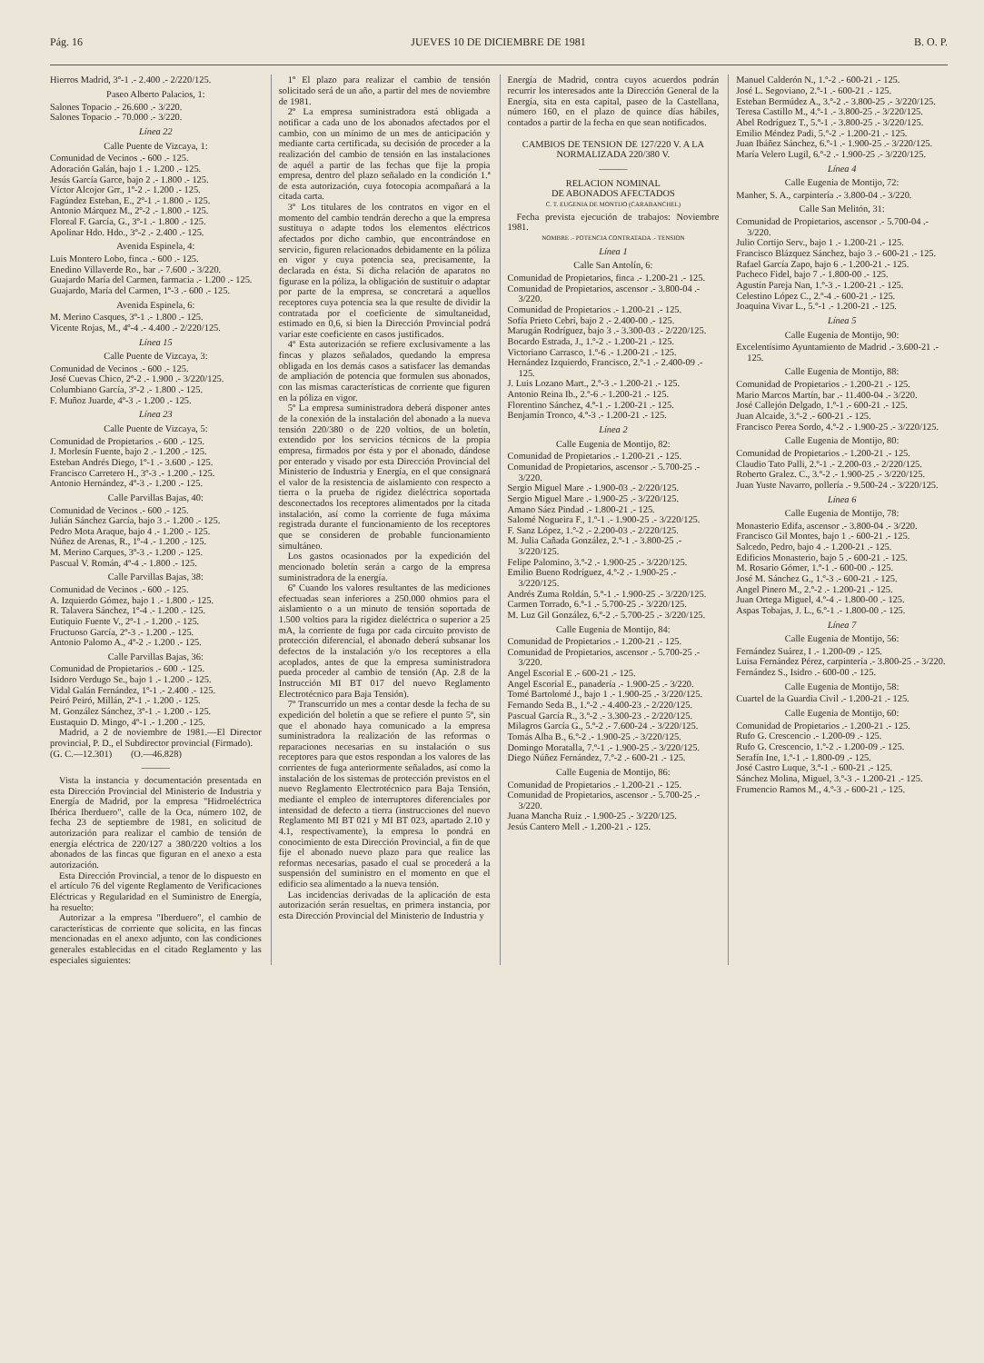Pág. 16 JUEVES 10 DE DICIEMBRE DE 1981 B. O. P.
Hierros Madrid, 3º-1 .- 2.400 .- 2/220/125.
Paseo Alberto Palacios, 1:
Salones Topacio .- 26.600 .- 3/220.
Salones Topacio .- 70.000 .- 3/220.
Línea 22
Calle Puente de Vizcaya, 1:
Comunidad de Vecinos .- 600 .- 125.
Adoración Galán, bajo 1 .- 1.200 .- 125.
Jesús García Garce, bajo 2 .- 1.800 .- 125.
Víctor Alcojor Grr., 1º-2 .- 1.200 .- 125.
Fagúndez Esteban, E., 2º-1 .- 1.800 .- 125.
Antonio Márquez M., 2º-2 .- 1.800 .- 125.
Floreal F. García, G., 3º-1 .- 1.800 .- 125.
Apolinar Hdo. Hdo., 3º-2 .- 2.400 .- 125.
Avenida Espinela, 4:
Luis Montero Lobo, finca .- 600 .- 125.
Enedino Villaverde Ro., bar .- 7.600 .- 3/220.
Guajardo María del Carmen, farmacia .- 1.200 .- 125.
Guajardo, María del Carmen, 1º-3 .- 600 .- 125.
Avenida Espinela, 6:
M. Merino Casques, 3º-1 .- 1.800 .- 125.
Vicente Rojas, M., 4º-4 .- 4.400 .- 2/220/125.
Línea 15
Calle Puente de Vizcaya, 3:
Comunidad de Vecinos .- 600 .- 125.
José Cuevas Chico, 2º-2 .- 1.900 .- 3/220/125.
Columbiano García, 3º-2 .- 1.800 .- 125.
F. Muñoz Juarde, 4º-3 .- 1.200 .- 125.
Línea 23
Calle Puente de Vizcaya, 5:
Comunidad de Propietarios .- 600 .- 125.
J. Morlesín Fuente, bajo 2 .- 1.200 .- 125.
Esteban Andrés Diego, 1º-1 .- 3.600 .- 125.
Francisco Carretero H., 3º-3 .- 1.200 .- 125.
Antonio Hernández, 4º-3 .- 1.200 .- 125.
Calle Parvillas Bajas, 40:
Comunidad de Vecinos .- 600 .- 125.
Julián Sánchez García, bajo 3 .- 1.200 .- 125.
Pedro Mota Araque, bajo 4 .- 1.200 .- 125.
Núñez de Arenas, R., 1º-4 .- 1.200 .- 125.
M. Merino Carques, 3º-3 .- 1.200 .- 125.
Pascual V. Román, 4º-4 .- 1.800 .- 125.
Calle Parvillas Bajas, 38:
Comunidad de Vecinos .- 600 .- 125.
A. Izquierdo Gómez, bajo 1 .- 1.800 .- 125.
R. Talavera Sánchez, 1º-4 .- 1.200 .- 125.
Eutiquio Fuente V., 2º-1 .- 1.200 .- 125.
Fructuoso García, 2º-3 .- 1.200 .- 125.
Antonio Palomo A., 4º-2 .- 1.200 .- 125.
Calle Parvillas Bajas, 36:
Comunidad de Propietarios .- 600 .- 125.
Isidoro Verdugo Se., bajo 1 .- 1.200 .- 125.
Vidal Galán Fernández, 1º-1 .- 2.400 .- 125.
Peiró Peiró, Millán, 2º-1 .- 1.200 .- 125.
M. González Sánchez, 3º-1 .- 1.200 .- 125.
Eustaquio D. Mingo, 4º-1 .- 1.200 .- 125.
Madrid, a 2 de noviembre de 1981.—El Director provincial, P. D., el Subdirector provincial (Firmado).
(G. C.—12.301) (O.—46.828)
———
Vista la instancia y documentación presentada en esta Dirección Provincial del Ministerio de Industria y Energía de Madrid, por la empresa "Hidroeléctrica Ibérica Iberduero", calle de la Oca, número 102, de fecha 23 de septiembre de 1981, en solicitud de autorización para realizar el cambio de tensión de energía eléctrica de 220/127 a 380/220 voltios a los abonados de las fincas que figuran en el anexo a esta autorización.
Esta Dirección Provincial, a tenor de lo dispuesto en el artículo 76 del vigente Reglamento de Verificaciones Eléctricas y Regularidad en el Suministro de Energía, ha resuelto:
Autorizar a la empresa "Iberduero", el cambio de características de corriente que solicita, en las fincas mencionadas en el anexo adjunto, con las condiciones generales establecidas en el citado Reglamento y las especiales siguientes:
1º El plazo para realizar el cambio de tensión solicitado será de un año, a partir del mes de noviembre de 1981.
2º La empresa suministradora está obligada a notificar a cada uno de los abonados afectados por el cambio, con un mínimo de un mes de anticipación y mediante carta certificada, su decisión de proceder a la realización del cambio de tensión en las instalaciones de aquél a partir de las fechas que fije la propia empresa, dentro del plazo señalado en la condición 1.ª de esta autorización, cuya fotocopia acompañará a la citada carta.
3º Los titulares de los contratos en vigor en el momento del cambio tendrán derecho a que la empresa sustituya o adapte todos los elementos eléctricos afectados por dicho cambio, que encontrándose en servicio, figuren relacionados debidamente en la póliza en vigor y cuya potencia sea, precisamente, la declarada en ésta. Si dicha relación de aparatos no figurase en la póliza, la obligación de sustituir o adaptar por parte de la empresa, se concretará a aquellos receptores cuya potencia sea la que resulte de dividir la contratada por el coeficiente de simultaneidad, estimado en 0,6, si bien la Dirección Provincial podrá variar este coeficiente en casos justificados.
4º Esta autorización se refiere exclusivamente a las fincas y plazos señalados, quedando la empresa obligada en los demás casos a satisfacer las demandas de ampliación de potencia que formulen sus abonados, con las mismas características de corriente que figuren en la póliza en vigor.
5º La empresa suministradora deberá disponer antes de la conexión de la instalación del abonado a la nueva tensión 220/380 o de 220 voltios, de un boletín, extendido por los servicios técnicos de la propia empresa, firmados por ésta y por el abonado, dándose por enterado y visado por esta Dirección Provincial del Ministerio de Industria y Energía, en el que consignará el valor de la resistencia de aislamiento con respecto a tierra o la prueba de rigidez dieléctrica soportada desconectados los receptores alimentados por la citada instalación, así como la corriente de fuga máxima registrada durante el funcionamiento de los receptores que se consideren de probable funcionamiento simultáneo.
Los gastos ocasionados por la expedición del mencionado boletín serán a cargo de la empresa suministradora de la energía.
6º Cuando los valores resultantes de las mediciones efectuadas sean inferiores a 250.000 ohmios para el aislamiento o a un minuto de tensión soportada de 1.500 voltios para la rigidez dieléctrica o superior a 25 mA, la corriente de fuga por cada circuito provisto de protección diferencial, el abonado deberá subsanar los defectos de la instalación y/o los receptores a ella acoplados, antes de que la empresa suministradora pueda proceder al cambio de tensión (Ap. 2.8 de la Instrucción MI BT 017 del nuevo Reglamento Electrotécnico para Baja Tensión).
7º Transcurrido un mes a contar desde la fecha de su expedición del boletín a que se refiere el punto 5º, sin que el abonado haya comunicado a la empresa suministradora la realización de las reformas o reparaciones necesarias en su instalación o sus receptores para que estos respondan a los valores de las corrientes de fuga anteriormente señalados, así como la instalación de los sistemas de protección previstos en el nuevo Reglamento Electrotécnico para Baja Tensión, mediante el empleo de interruptores diferenciales por intensidad de defecto a tierra (instrucciones del nuevo Reglamento MI BT 021 y MI BT 023, apartado 2.10 y 4.1, respectivamente), la empresa lo pondrá en conocimiento de esta Dirección Provincial, a fin de que fije el abonado nuevo plazo para que realice las reformas necesarias, pasado el cual se procederá a la suspensión del suministro en el momento en que el edificio sea alimentado a la nueva tensión.
Las incidencias derivadas de la aplicación de esta autorización serán resueltas, en primera instancia, por esta Dirección Provincial del Ministerio de Industria y
Energía de Madrid, contra cuyos acuerdos podrán recurrir los interesados ante la Dirección General de la Energía, sita en esta capital, paseo de la Castellana, número 160, en el plazo de quince días hábiles, contados a partir de la fecha en que sean notificados.
CAMBIOS DE TENSION DE 127/220 V. A LA NORMALIZADA 220/380 V.
———
RELACION NOMINAL
DE ABONADOS AFECTADOS
C. T. EUGENIA DE MONTIJO (CARABANCHEL)
Fecha prevista ejecución de trabajos: Noviembre 1981.
NOMBRE .- POTENCIA CONTRATADA .- TENSION
Línea 1
Calle San Antolín, 6:
Comunidad de Propietarios, finca .- 1.200-21 .- 125.
Comunidad de Propietarios, ascensor .- 3.800-04 .- 3/220.
Comunidad de Propietarios .- 1.200-21 .- 125.
Sofía Prieto Cebri, bajo 2 .- 2.400-00 .- 125.
Marugán Rodríguez, bajo 3 .- 3.300-03 .- 2/220/125.
Bocardo Estrada, J., 1.º-2 .- 1.200-21 .- 125.
Victoriano Carrasco, 1.º-6 .- 1.200-21 .- 125.
Hernández Izquierdo, Francisco, 2.º-1 .- 2.400-09 .- 125.
J. Luis Lozano Mart., 2.º-3 .- 1.200-21 .- 125.
Antonio Reina Ib., 2.º-6 .- 1.200-21 .- 125.
Florentino Sánchez, 4.º-1 .- 1.200-21 .- 125.
Benjamín Tronco, 4.º-3 .- 1.200-21 .- 125.
Línea 2
Calle Eugenia de Montijo, 82:
Comunidad de Propietarios .- 1.200-21 .- 125.
Comunidad de Propietarios, ascensor .- 5.700-25 .- 3/220.
Sergio Miguel Mare .- 1.900-03 .- 2/220/125.
Sergio Miguel Mare .- 1.900-25 .- 3/220/125.
Amano Sáez Pindad .- 1.800-21 .- 125.
Salomé Nogueira F., 1.º-1 .- 1.900-25 .- 3/220/125.
F. Sanz López, 1.º-2 .- 2.200-03 .- 2/220/125.
M. Julia Cañada González, 2.º-1 .- 3.800-25 .- 3/220/125.
Felipe Palomino, 3.º-2 .- 1.900-25 .- 3/220/125.
Emilio Bueno Rodríguez, 4.º-2 .- 1.900-25 .- 3/220/125.
Andrés Zuma Roldán, 5.º-1 .- 1.900-25 .- 3/220/125.
Carmen Torrado, 6.º-1 .- 5.700-25 .- 3/220/125.
M. Luz Gil González, 6.º-2 .- 5.700-25 .- 3/220/125.
Calle Eugenia de Montijo, 84:
Comunidad de Propietarios .- 1.200-21 .- 125.
Comunidad de Propietarios, ascensor .- 5.700-25 .- 3/220.
Angel Escorial E .- 600-21 .- 125.
Angel Escorial E., panadería .- 1.900-25 .- 3/220.
Tomé Bartolomé J., bajo 1 .- 1.900-25 .- 3/220/125.
Fernando Seda B., 1.º-2 .- 4.400-23 .- 2/220/125.
Pascual García R., 3.º-2 .- 3.300-23 .- 2/220/125.
Milagros García G., 5.º-2 .- 7.600-24 .- 3/220/125.
Tomás Alba B., 6.º-2 .- 1.900-25 .- 3/220/125.
Domingo Moratalla, 7.º-1 .- 1.900-25 .- 3/220/125.
Diego Núñez Fernández, 7.º-2 .- 600-21 .- 125.
Calle Eugenia de Montijo, 86:
Comunidad de Propietarios .- 1.200-21 .- 125.
Comunidad de Propietarios, ascensor .- 5.700-25 .- 3/220.
Juana Mancha Ruiz .- 1.900-25 .- 3/220/125.
Jesús Cantero Mell .- 1.200-21 .- 125.
Manuel Calderón N., 1.º-2 .- 600-21 .- 125.
José L. Segoviano, 2.º-1 .- 600-21 .- 125.
Esteban Bermúdez A., 3.º-2 .- 3.800-25 .- 3/220/125.
Teresa Castillo M., 4.º-1 .- 3.800-25 .- 3/220/125.
Abel Rodríguez T., 5.º-1 .- 3.800-25 .- 3/220/125.
Emilio Méndez Padi, 5.º-2 .- 1.200-21 .- 125.
Juan Ibáñez Sánchez, 6.º-1 .- 1.900-25 .- 3/220/125.
María Velero Lugil, 6.º-2 .- 1.900-25 .- 3/220/125.
Línea 4
Calle Eugenia de Montijo, 72:
Manher, S. A., carpintería .- 3.800-04 .- 3/220.
Calle San Melitón, 31:
Comunidad de Propietarios, ascensor .- 5.700-04 .- 3/220.
Julio Cortijo Serv., bajo 1 .- 1.200-21 .- 125.
Francisco Blázquez Sánchez, bajo 3 .- 600-21 .- 125.
Rafael García Zapo, bajo 6 .- 1.200-21 .- 125.
Pacheco Fidel, bajo 7 .- 1.800-00 .- 125.
Agustín Pareja Nan, 1.º-3 .- 1.200-21 .- 125.
Celestino López C., 2.º-4 .- 600-21 .- 125.
Joaquina Vivar L., 5.º-1 .- 1.200-21 .- 125.
Línea 5
Calle Eugenia de Montijo, 90:
Excelentísimo Ayuntamiento de Madrid .- 3.600-21 .- 125.
Calle Eugenia de Montijo, 88:
Comunidad de Propietarios .- 1.200-21 .- 125.
Mario Marcos Martín, bar .- 11.400-04 .- 3/220.
José Callejón Delgado, 1.º-1 .- 600-21 .- 125.
Juan Alcaide, 3.º-2 .- 600-21 .- 125.
Francisco Perea Sordo, 4.º-2 .- 1.900-25 .- 3/220/125.
Calle Eugenia de Montijo, 80:
Comunidad de Propietarios .- 1.200-21 .- 125.
Claudio Tato Palli, 2.º-1 .- 2.200-03 .- 2/220/125.
Roberto Gralez. C., 3.º-2 .- 1.900-25 .- 3/220/125.
Juan Yuste Navarro, pollería .- 9.500-24 .- 3/220/125.
Línea 6
Calle Eugenia de Montijo, 78:
Monasterio Edifa, ascensor .- 3.800-04 .- 3/220.
Francisco Gil Montes, bajo 1 .- 600-21 .- 125.
Salcedo, Pedro, bajo 4 .- 1.200-21 .- 125.
Edificios Monasterio, bajo 5 .- 600-21 .- 125.
M. Rosario Gómer, 1.º-1 .- 600-00 .- 125.
José M. Sánchez G., 1.º-3 .- 600-21 .- 125.
Angel Pinero M., 2.º-2 .- 1.200-21 .- 125.
Juan Ortega Miguel, 4.º-4 .- 1.800-00 .- 125.
Aspas Tobajas, J. L., 6.º-1 .- 1.800-00 .- 125.
Línea 7
Calle Eugenia de Montijo, 56:
Fernández Suárez, I .- 1.200-09 .- 125.
Luisa Fernández Pérez, carpintería .- 3.800-25 .- 3/220.
Fernández S., Isidro .- 600-00 .- 125.
Calle Eugenia de Montijo, 58:
Cuartel de la Guardia Civil .- 1.200-21 .- 125.
Calle Eugenia de Montijo, 60:
Comunidad de Propietarios .- 1.200-21 .- 125.
Rufo G. Crescencio .- 1.200-09 .- 125.
Rufo G. Crescencio, 1.º-2 .- 1.200-09 .- 125.
Serafín Ine, 1.º-1 .- 1.800-09 .- 125.
José Castro Luque, 3.º-1 .- 600-21 .- 125.
Sánchez Molina, Miguel, 3.º-3 .- 1.200-21 .- 125.
Frumencio Ramos M., 4.º-3 .- 600-21 .- 125.